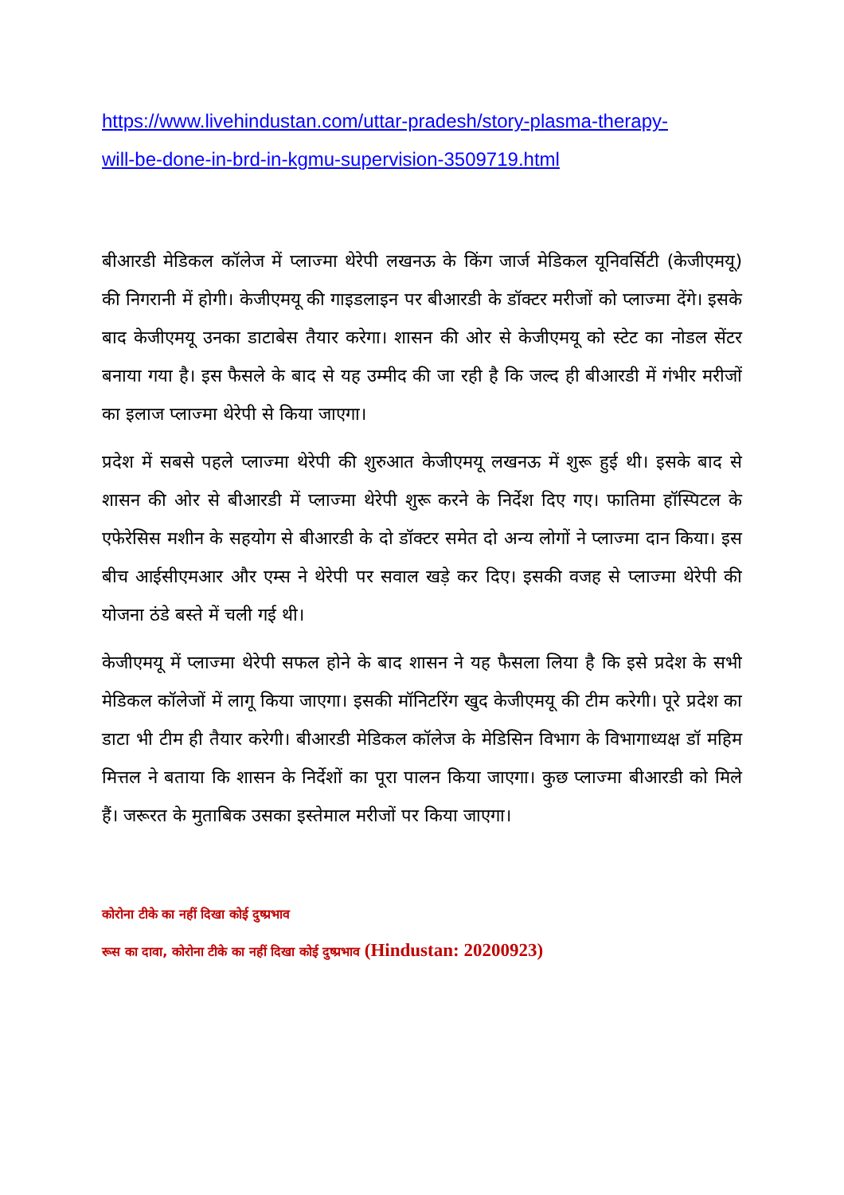https://www.livehindustan.com/uttar-pradesh/story-plasma-therapy-
will-be-done-in-brd-in-kgmu-supervision-3509719.html
बीआरडी मेडिकल कॉलेज में प्लाज्मा थेरेपी लखनऊ के किंग जार्ज मेडिकल यूनिवर्सिटी (केजीएमयू) की निगरानी में होगी। केजीएमयू की गाइडलाइन पर बीआरडी के डॉक्टर मरीजों को प्लाज्मा देंगे। इसके बाद केजीएमयू उनका डाटाबेस तैयार करेगा। शासन की ओर से केजीएमयू को स्टेट का नोडल सेंटर बनाया गया है। इस फैसले के बाद से यह उम्मीद की जा रही है कि जल्द ही बीआरडी में गंभीर मरीजों का इलाज प्लाज्मा थेरेपी से किया जाएगा।
प्रदेश में सबसे पहले प्लाज्मा थेरेपी की शुरुआत केजीएमयू लखनऊ में शुरू हुई थी। इसके बाद से शासन की ओर से बीआरडी में प्लाज्मा थेरेपी शुरू करने के निर्देश दिए गए। फातिमा हॉस्पिटल के एफेरेसिस मशीन के सहयोग से बीआरडी के दो डॉक्टर समेत दो अन्य लोगों ने प्लाज्मा दान किया। इस बीच आईसीएमआर और एम्स ने थेरेपी पर सवाल खड़े कर दिए। इसकी वजह से प्लाज्मा थेरेपी की योजना ठंडे बस्ते में चली गई थी।
केजीएमयू में प्लाज्मा थेरेपी सफल होने के बाद शासन ने यह फैसला लिया है कि इसे प्रदेश के सभी मेडिकल कॉलेजों में लागू किया जाएगा। इसकी मॉनिटरिंग खुद केजीएमयू की टीम करेगी। पूरे प्रदेश का डाटा भी टीम ही तैयार करेगी। बीआरडी मेडिकल कॉलेज के मेडिसिन विभाग के विभागाध्यक्ष डॉ महिम मित्तल ने बताया कि शासन के निर्देशों का पूरा पालन किया जाएगा। कुछ प्लाज्मा बीआरडी को मिले हैं। जरूरत के मुताबिक उसका इस्तेमाल मरीजों पर किया जाएगा।
कोरोना टीके का नहीं दिखा कोई दुष्प्रभाव
रूस का दावा, कोरोना टीके का नहीं दिखा कोई दुष्प्रभाव (Hindustan: 20200923)